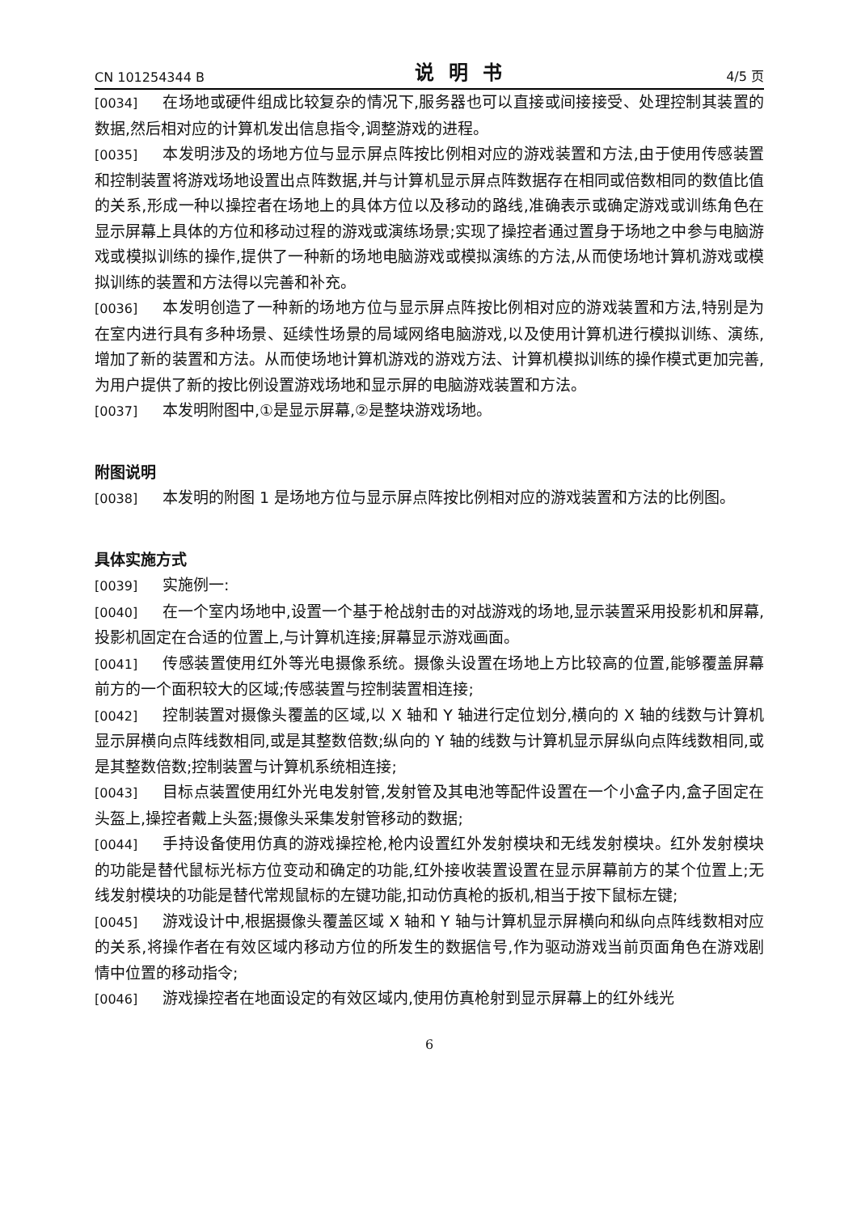CN 101254344 B 说明书 4/5 页
[0034] 在场地或硬件组成比较复杂的情况下,服务器也可以直接或间接接受、处理控制其装置的数据,然后相对应的计算机发出信息指令,调整游戏的进程。
[0035] 本发明涉及的场地方位与显示屏点阵按比例相对应的游戏装置和方法,由于使用传感装置和控制装置将游戏场地设置出点阵数据,并与计算机显示屏点阵数据存在相同或倍数相同的数值比值的关系,形成一种以操控者在场地上的具体方位以及移动的路线,准确表示或确定游戏或训练角色在显示屏幕上具体的方位和移动过程的游戏或演练场景;实现了操控者通过置身于场地之中参与电脑游戏或模拟训练的操作,提供了一种新的场地电脑游戏或模拟演练的方法,从而使场地计算机游戏或模拟训练的装置和方法得以完善和补充。
[0036] 本发明创造了一种新的场地方位与显示屏点阵按比例相对应的游戏装置和方法,特别是为在室内进行具有多种场景、延续性场景的局域网络电脑游戏,以及使用计算机进行模拟训练、演练,增加了新的装置和方法。从而使场地计算机游戏的游戏方法、计算机模拟训练的操作模式更加完善,为用户提供了新的按比例设置游戏场地和显示屏的电脑游戏装置和方法。
[0037] 本发明附图中,①是显示屏幕,②是整块游戏场地。
附图说明
[0038] 本发明的附图 1 是场地方位与显示屏点阵按比例相对应的游戏装置和方法的比例图。
具体实施方式
[0039] 实施例一:
[0040] 在一个室内场地中,设置一个基于枪战射击的对战游戏的场地,显示装置采用投影机和屏幕,投影机固定在合适的位置上,与计算机连接;屏幕显示游戏画面。
[0041] 传感装置使用红外等光电摄像系统。摄像头设置在场地上方比较高的位置,能够覆盖屏幕前方的一个面积较大的区域;传感装置与控制装置相连接;
[0042] 控制装置对摄像头覆盖的区域,以 X 轴和 Y 轴进行定位划分,横向的 X 轴的线数与计算机显示屏横向点阵线数相同,或是其整数倍数;纵向的 Y 轴的线数与计算机显示屏纵向点阵线数相同,或是其整数倍数;控制装置与计算机系统相连接;
[0043] 目标点装置使用红外光电发射管,发射管及其电池等配件设置在一个小盒子内,盒子固定在头盔上,操控者戴上头盔;摄像头采集发射管移动的数据;
[0044] 手持设备使用仿真的游戏操控枪,枪内设置红外发射模块和无线发射模块。红外发射模块的功能是替代鼠标光标方位变动和确定的功能,红外接收装置设置在显示屏幕前方的某个位置上;无线发射模块的功能是替代常规鼠标的左键功能,扣动仿真枪的扳机,相当于按下鼠标左键;
[0045] 游戏设计中,根据摄像头覆盖区域 X 轴和 Y 轴与计算机显示屏横向和纵向点阵线数相对应的关系,将操作者在有效区域内移动方位的所发生的数据信号,作为驱动游戏当前页面角色在游戏剧情中位置的移动指令;
[0046] 游戏操控者在地面设定的有效区域内,使用仿真枪射到显示屏幕上的红外线光
6